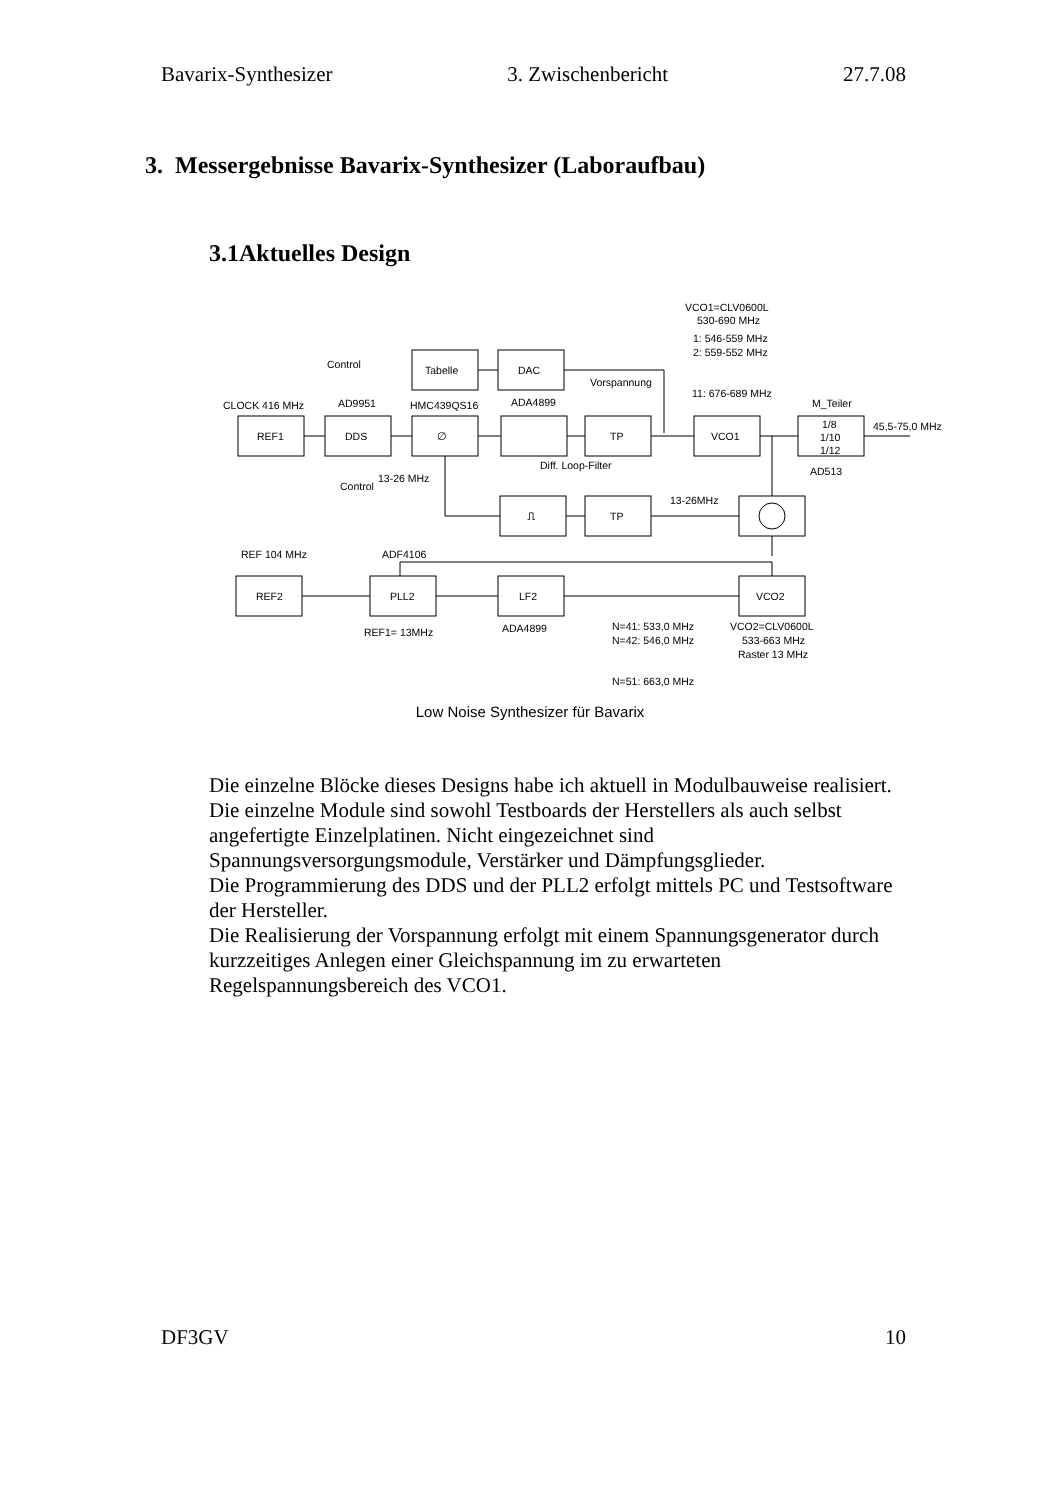Bavarix-Synthesizer 3. Zwischenbericht 27.7.08
3. Messergebnisse Bavarix-Synthesizer (Laboraufbau)
3.1Aktuelles Design
Control
Tabelle
DAC
Vorspannung
CLOCK 416 MHz
AD9951
HMC439QS16
ADA4899
REF1
DDS
∅
TP
VCO1
1/8
1/10
1/12
M_Teiler
45,5-75,0 MHz
AD513
Diff. Loop-Filter
13-26 MHz
Control
VCO1=CLV0600L
530-690 MHz
1: 546-559 MHz
2: 559-552 MHz
11: 676-689 MHz
13-26MHz
TP
⎍
REF 104 MHz
ADF4106
REF2
PLL2
LF2
VCO2
REF1= 13MHz
ADA4899
N=41: 533,0 MHz
N=42: 546,0 MHz
N=51: 663,0 MHz
VCO2=CLV0600L
533-663 MHz
Raster 13 MHz
Low Noise Synthesizer für Bavarix
Die einzelne Blöcke dieses Designs habe ich aktuell in Modulbauweise realisiert.
Die einzelne Module sind sowohl Testboards der Herstellers als auch selbst angefertigte Einzelplatinen. Nicht eingezeichnet sind Spannungsversorgungsmodule, Verstärker und Dämpfungsglieder.
Die Programmierung des DDS und der PLL2 erfolgt mittels PC und Testsoftware der Hersteller.
Die Realisierung der Vorspannung erfolgt mit einem Spannungsgenerator durch kurzzeitiges Anlegen einer Gleichspannung im zu erwarteten Regelspannungsbereich des VCO1.
DF3GV 10